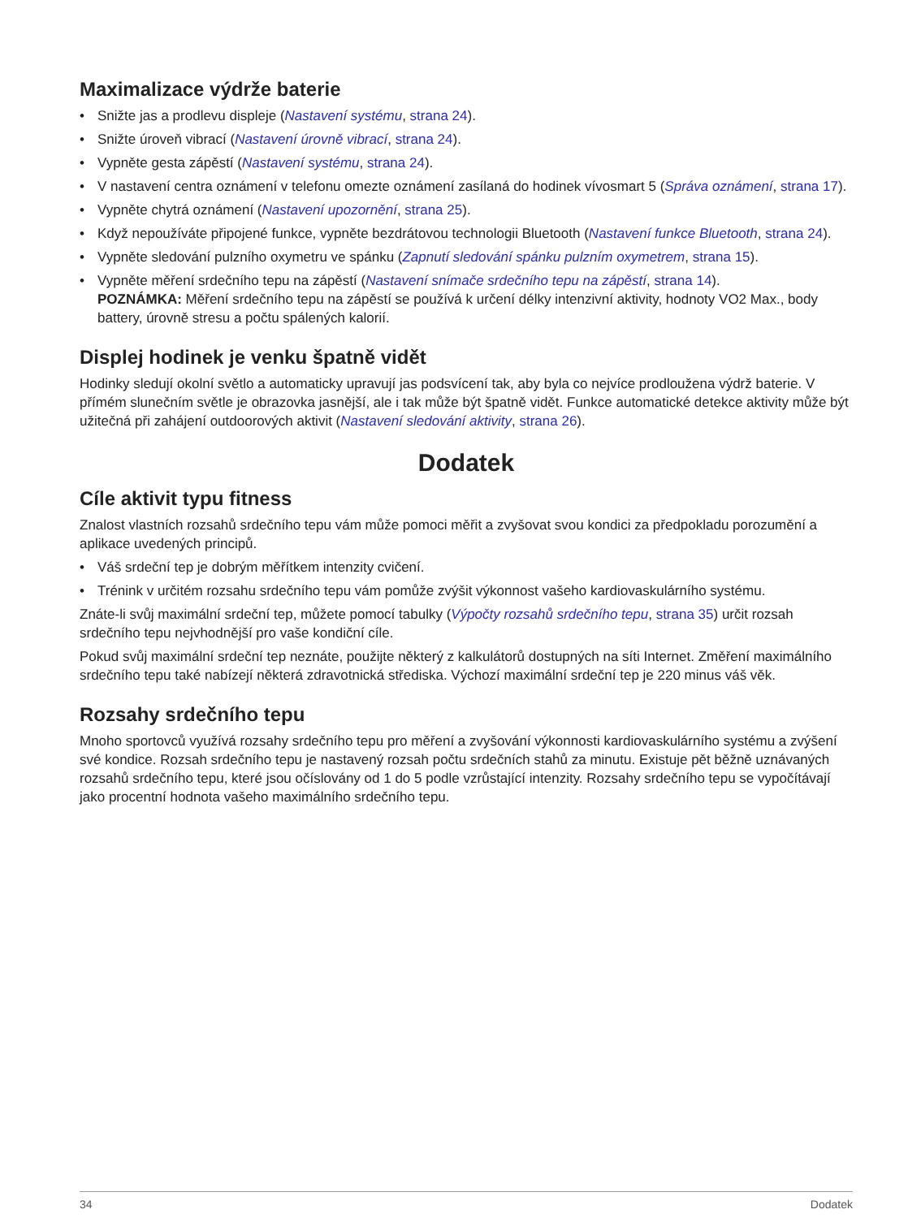Maximalizace výdrže baterie
Snižte jas a prodlevu displeje (Nastavení systému, strana 24).
Snižte úroveň vibrací (Nastavení úrovně vibrací, strana 24).
Vypněte gesta zápěstí (Nastavení systému, strana 24).
V nastavení centra oznámení v telefonu omezte oznámení zasílaná do hodinek vívosmart 5 (Správa oznámení, strana 17).
Vypněte chytrá oznámení (Nastavení upozornění, strana 25).
Když nepoužíváte připojené funkce, vypněte bezdrátovou technologii Bluetooth (Nastavení funkce Bluetooth, strana 24).
Vypněte sledování pulzního oxymetru ve spánku (Zapnutí sledování spánku pulzním oxymetrem, strana 15).
Vypněte měření srdečního tepu na zápěstí (Nastavení snímače srdečního tepu na zápěstí, strana 14).
POZNÁMKA: Měření srdečního tepu na zápěstí se používá k určení délky intenzivní aktivity, hodnoty VO2 Max., body battery, úrovně stresu a počtu spálených kalorií.
Displej hodinek je venku špatně vidět
Hodinky sledují okolní světlo a automaticky upravují jas podsvícení tak, aby byla co nejvíce prodloužena výdrž baterie. V přímém slunečním světle je obrazovka jasnější, ale i tak může být špatně vidět. Funkce automatické detekce aktivity může být užitečná při zahájení outdoorových aktivit (Nastavení sledování aktivity, strana 26).
Dodatek
Cíle aktivit typu fitness
Znalost vlastních rozsahů srdečního tepu vám může pomoci měřit a zvyšovat svou kondici za předpokladu porozumění a aplikace uvedených principů.
Váš srdeční tep je dobrým měřítkem intenzity cvičení.
Trénink v určitém rozsahu srdečního tepu vám pomůže zvýšit výkonnost vašeho kardiovaskulárního systému.
Znáte-li svůj maximální srdeční tep, můžete pomocí tabulky (Výpočty rozsahů srdečního tepu, strana 35) určit rozsah srdečního tepu nejvhodnější pro vaše kondiční cíle.
Pokud svůj maximální srdeční tep neznáte, použijte některý z kalkulátorů dostupných na síti Internet. Změření maximálního srdečního tepu také nabízejí některá zdravotnická střediska. Výchozí maximální srdeční tep je 220 minus váš věk.
Rozsahy srdečního tepu
Mnoho sportovců využívá rozsahy srdečního tepu pro měření a zvyšování výkonnosti kardiovaskulárního systému a zvýšení své kondice. Rozsah srdečního tepu je nastavený rozsah počtu srdečních stahů za minutu. Existuje pět běžně uznávaných rozsahů srdečního tepu, které jsou očíslovány od 1 do 5 podle vzrůstající intenzity. Rozsahy srdečního tepu se vypočítávají jako procentní hodnota vašeho maximálního srdečního tepu.
34 Dodatek